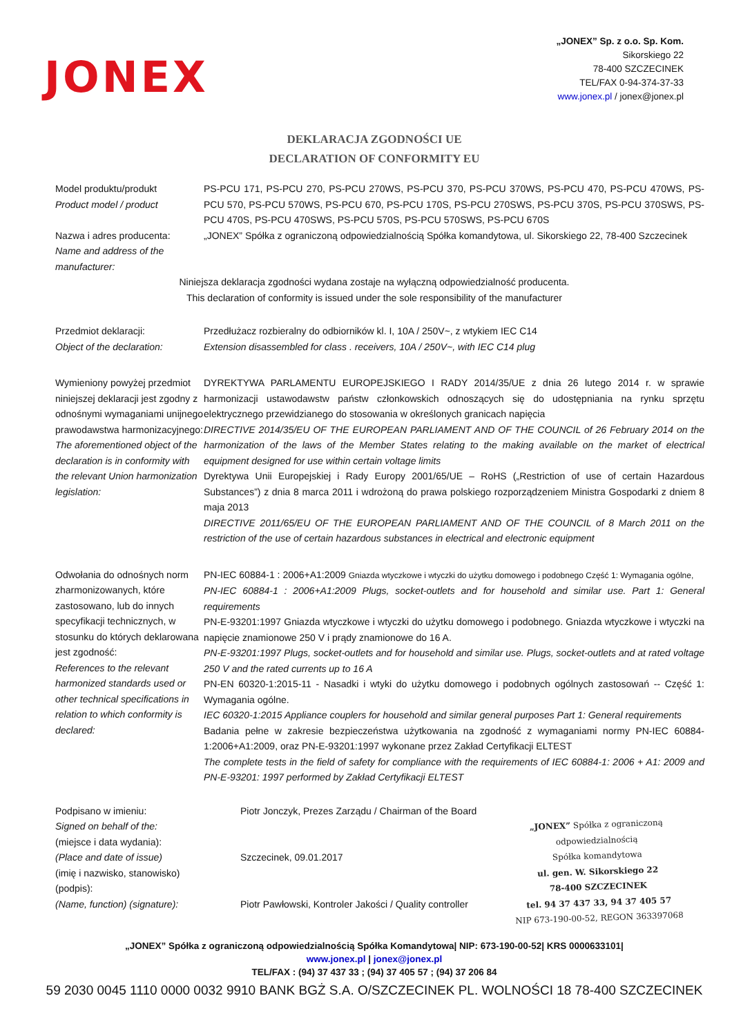JONEX
„JONEX” Sp. z o.o. Sp. Kom.
Sikorskiego 22
78-400 SZCZECINEK
TEL/FAX 0-94-374-37-33
www.jonex.pl / jonex@jonex.pl
DEKLARACJA ZGODNOŚCI UE
DECLARATION OF CONFORMITY EU
Model produktu/produkt
Product model / product
PS-PCU 171, PS-PCU 270, PS-PCU 270WS, PS-PCU 370, PS-PCU 370WS, PS-PCU 470, PS-PCU 470WS, PS-PCU 570, PS-PCU 570WS, PS-PCU 670, PS-PCU 170S, PS-PCU 270SWS, PS-PCU 370S, PS-PCU 370SWS, PS-PCU 470S, PS-PCU 470SWS, PS-PCU 570S, PS-PCU 570SWS, PS-PCU 670S
Nazwa i adres producenta:
Name and address of the manufacturer:
„JONEX” Spółka z ograniczoną odpowiedzialnością Spółka komandytowa, ul. Sikorskiego 22, 78-400 Szczecinek
Niniejsza deklaracja zgodności wydana zostaje na wyłączną odpowiedzialność producenta.
This declaration of conformity is issued under the sole responsibility of the manufacturer
Przedmiot deklaracji:
Object of the declaration:
Przedłużacz rozbieralny do odbiorników kl. I, 10A / 250V~, z wtykiem IEC C14
Extension disassembled for class . receivers, 10A / 250V~, with IEC C14 plug
Wymieniony powyżej przedmiot niniejszej deklaracji jest zgodny z odnośnymi wymaganiami unijnego prawodawstwa harmonizacyjnego:
The aforementioned object of the declaration is in conformity with the relevant Union harmonization legislation:
DYREKTYWA PARLAMENTU EUROPEJSKIEGO I RADY 2014/35/UE z dnia 26 lutego 2014 r. w sprawie harmonizacji ustawodawstw państw członkowskich odnoszących się do udostępniania na rynku sprzętu elektrycznego przewidzianego do stosowania w określonych granicach napięcia
DIRECTIVE 2014/35/EU OF THE EUROPEAN PARLIAMENT AND OF THE COUNCIL of 26 February 2014 on the harmonization of the laws of the Member States relating to the making available on the market of electrical equipment designed for use within certain voltage limits
Dyrektywa Unii Europejskiej i Rady Europy 2001/65/UE – RoHS („Restriction of use of certain Hazardous Substances”) z dnia 8 marca 2011 i wdrożoną do prawa polskiego rozporządzeniem Ministra Gospodarki z dniem 8 maja 2013
DIRECTIVE 2011/65/EU OF THE EUROPEAN PARLIAMENT AND OF THE COUNCIL of 8 March 2011 on the restriction of the use of certain hazardous substances in electrical and electronic equipment
Odwołania do odnośnych norm zharmonizowanych, które zastosowano, lub do innych specyfikacji technicznych, w stosunku do których deklarowana jest zgodność:
References to the relevant harmonized standards used or other technical specifications in relation to which conformity is declared:
PN-IEC 60884-1 : 2006+A1:2009 Gniazda wtyczkowe i wtyczki do użytku domowego i podobnego Część 1: Wymagania ogólne,
PN-IEC 60884-1 : 2006+A1:2009 Plugs, socket-outlets and for household and similar use. Part 1: General requirements
PN-E-93201:1997 Gniazda wtyczkowe i wtyczki do użytku domowego i podobnego. Gniazda wtyczkowe i wtyczki na napięcie znamionowe 250 V i prądy znamionowe do 16 A.
PN-E-93201:1997 Plugs, socket-outlets and for household and similar use. Plugs, socket-outlets and at rated voltage 250 V and the rated currents up to 16 A
PN-EN 60320-1:2015-11 - Nasadki i wtyki do użytku domowego i podobnych ogólnych zastosowań -- Część 1: Wymagania ogólne.
IEC 60320-1:2015 Appliance couplers for household and similar general purposes Part 1: General requirements
Badania pełne w zakresie bezpieczeństwa użytkowania na zgodność z wymaganiami normy PN-IEC 60884-1:2006+A1:2009, oraz PN-E-93201:1997 wykonane przez Zakład Certyfikacji ELTEST
The complete tests in the field of safety for compliance with the requirements of IEC 60884-1: 2006 + A1: 2009 and PN-E-93201: 1997 performed by Zakład Certyfikacji ELTEST
Podpisano w imieniu:
Signed on behalf of the:
(miejsce i data wydania):
(Place and date of issue)
(imię i nazwisko, stanowisko)
(podpis):
(Name, function) (signature):
Piotr Jonczyk, Prezes Zarządu / Chairman of the Board
Szczecinek, 09.01.2017
Piotr Pawłowski, Kontroler Jakości / Quality controller
„JONEX” Spółka z ograniczoną odpowiedzialnością
Spółka komandytowa
ul. gen. W. Sikorskiego 22
78-400 SZCZECINEK
tel. 94 37 437 33, 94 37 405 57
NIP 673-190-00-52, REGON 363397068
„JONEX” Spółka z ograniczoną odpowiedzialnością Spółka Komandytowa| NIP: 673-190-00-52| KRS 0000633101|
www.jonex.pl | jonex@jonex.pl
TEL/FAX : (94) 37 437 33 ; (94) 37 405 57 ; (94) 37 206 84
59 2030 0045 1110 0000 0032 9910 BANK BGŻ S.A. O/SZCZECINEK PL. WOLNOŚCI 18 78-400 SZCZECINEK